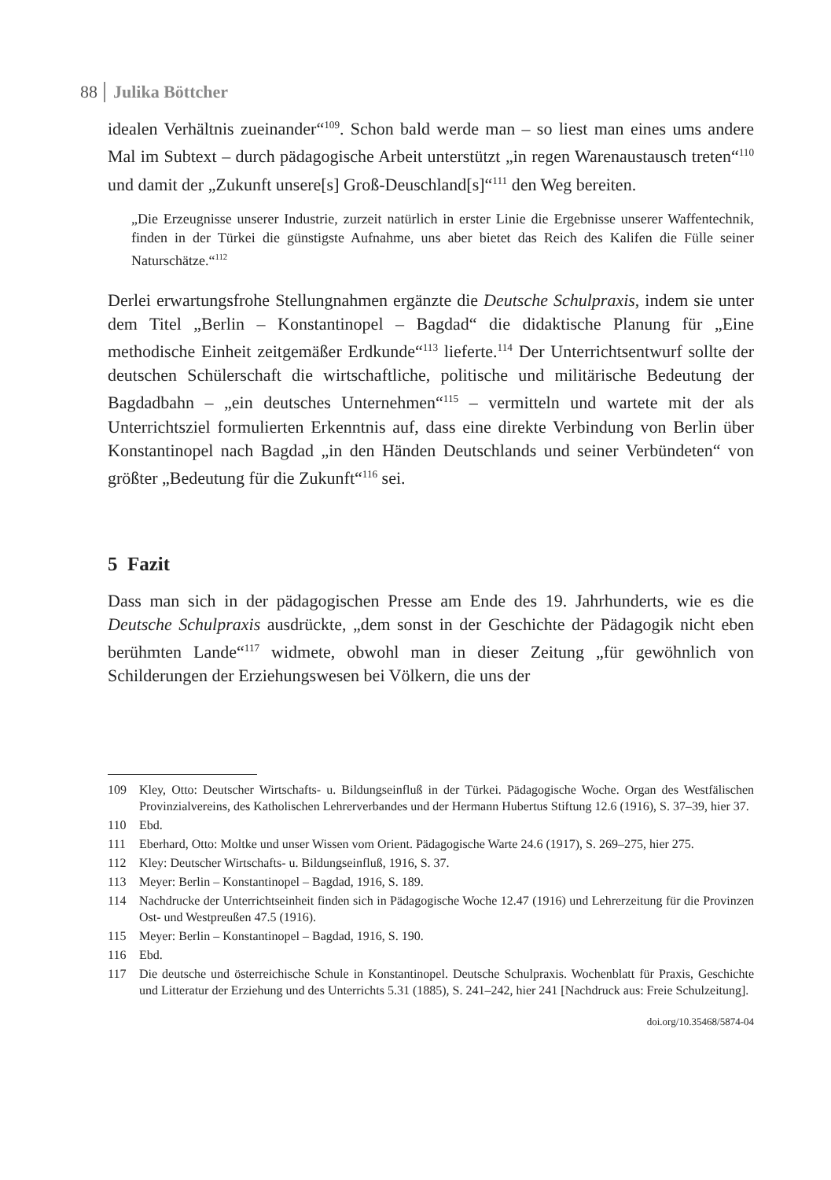88 Julika Böttcher
idealen Verhältnis zueinander“<sup>109</sup>. Schon bald werde man – so liest man eines ums andere Mal im Subtext – durch pädagogische Arbeit unterstützt „in regen Warenaustausch treten“<sup>110</sup> und damit der „Zukunft unsere[s] Groß-Deuschland[s]“<sup>111</sup> den Weg bereiten.
„Die Erzeugnisse unserer Industrie, zurzeit natürlich in erster Linie die Ergebnisse unserer Waffentechnik, finden in der Türkei die günstigste Aufnahme, uns aber bietet das Reich des Kalifen die Fülle seiner Naturschätze.“<sup>112</sup>
Derlei erwartungsfrohe Stellungnahmen ergänzte die Deutsche Schulpraxis, indem sie unter dem Titel „Berlin – Konstantinopel – Bagdad“ die didaktische Planung für „Eine methodische Einheit zeitgemäßer Erdkunde“<sup>113</sup> lieferte.<sup>114</sup> Der Unterrichtsentwurf sollte der deutschen Schülerschaft die wirtschaftliche, politische und militärische Bedeutung der Bagdadbahn – „ein deutsches Unternehmen“<sup>115</sup> – vermitteln und wartete mit der als Unterrichtsziel formulierten Erkenntnis auf, dass eine direkte Verbindung von Berlin über Konstantinopel nach Bagdad „in den Händen Deutschlands und seiner Verbündeten“ von größter „Bedeutung für die Zukunft“<sup>116</sup> sei.
5 Fazit
Dass man sich in der pädagogischen Presse am Ende des 19. Jahrhunderts, wie es die Deutsche Schulpraxis ausdrückte, „dem sonst in der Geschichte der Pädagogik nicht eben berühmten Lande“<sup>117</sup> widmete, obwohl man in dieser Zeitung „für gewöhnlich von Schilderungen der Erziehungswesen bei Völkern, die uns der
109 Kley, Otto: Deutscher Wirtschafts- u. Bildungseinfluß in der Türkei. Pädagogische Woche. Organ des Westfälischen Provinzialvereins, des Katholischen Lehrerverbandes und der Hermann Hubertus Stiftung 12.6 (1916), S. 37–39, hier 37.
110 Ebd.
111 Eberhard, Otto: Moltke und unser Wissen vom Orient. Pädagogische Warte 24.6 (1917), S. 269–275, hier 275.
112 Kley: Deutscher Wirtschafts- u. Bildungseinfluß, 1916, S. 37.
113 Meyer: Berlin – Konstantinopel – Bagdad, 1916, S. 189.
114 Nachdrucke der Unterrichtseinheit finden sich in Pädagogische Woche 12.47 (1916) und Lehrerzeitung für die Provinzen Ost- und Westpreußen 47.5 (1916).
115 Meyer: Berlin – Konstantinopel – Bagdad, 1916, S. 190.
116 Ebd.
117 Die deutsche und österreichische Schule in Konstantinopel. Deutsche Schulpraxis. Wochenblatt für Praxis, Geschichte und Litteratur der Erziehung und des Unterrichts 5.31 (1885), S. 241–242, hier 241 [Nachdruck aus: Freie Schulzeitung].
doi.org/10.35468/5874-04